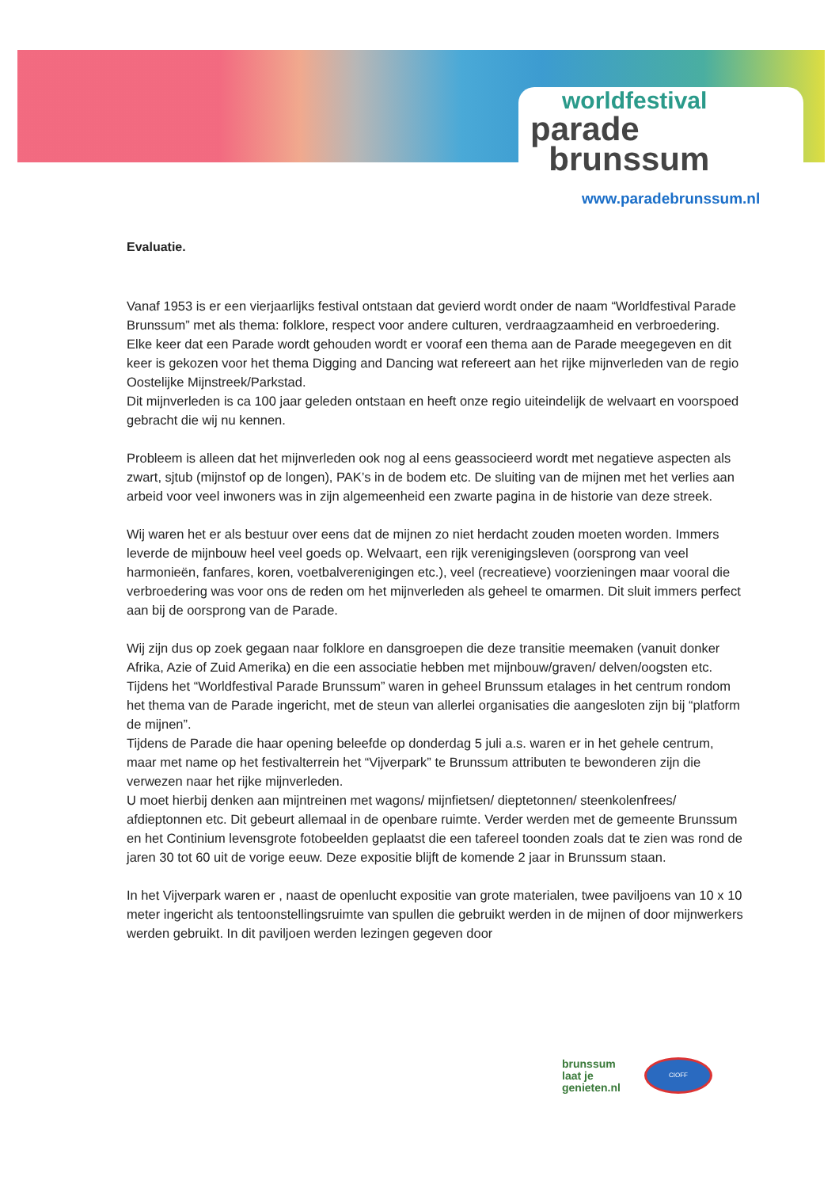worldfestival
parade
brunssum
www.paradebrunssum.nl
Evaluatie.
Vanaf 1953 is er een vierjaarlijks festival ontstaan dat gevierd wordt onder de naam “Worldfestival Parade Brunssum” met als thema: folklore, respect voor andere culturen, verdraagzaamheid en verbroedering.
Elke keer dat een Parade wordt gehouden wordt er vooraf een thema aan de Parade meegegeven en dit keer is gekozen voor het thema Digging and Dancing wat refereert aan het rijke mijnverleden van de regio Oostelijke Mijnstreek/Parkstad.
Dit mijnverleden is ca 100 jaar geleden ontstaan en heeft onze regio uiteindelijk de welvaart en voorspoed gebracht die wij nu kennen.
Probleem is alleen dat het mijnverleden ook nog al eens geassocieerd wordt met negatieve aspecten als zwart, sjtub (mijnstof op de longen), PAK’s in de bodem etc. De sluiting van de mijnen met het verlies aan arbeid voor veel inwoners was in zijn algemeenheid een zwarte pagina in de historie van deze streek.
Wij waren het er als bestuur over eens dat de mijnen zo niet herdacht zouden moeten worden. Immers leverde de mijnbouw heel veel goeds op. Welvaart, een rijk verenigingsleven (oorsprong van veel harmonieën, fanfares, koren, voetbalverenigingen etc.), veel (recreatieve) voorzieningen maar vooral die verbroedering was voor ons de reden om het mijnverleden als geheel te omarmen. Dit sluit immers perfect aan bij de oorsprong van de Parade.
Wij zijn dus op zoek gegaan naar folklore en dansgroepen die deze transitie meemaken (vanuit donker Afrika, Azie of Zuid Amerika) en die een associatie hebben met mijnbouw/graven/ delven/oogsten etc.
Tijdens het “Worldfestival Parade Brunssum” waren in geheel Brunssum etalages in het centrum rondom het thema van de Parade ingericht, met de steun van allerlei organisaties die aangesloten zijn bij “platform de mijnen”.
Tijdens de Parade die haar opening beleefde op donderdag 5 juli a.s. waren er in het gehele centrum, maar met name op het festivalterrein het “Vijverpark” te Brunssum attributen te bewonderen zijn die verwezen naar het rijke mijnverleden.
U moet hierbij denken aan mijntreinen met wagons/ mijnfietsen/ dieptetonnen/ steenkolenfrees/ afdieptonnen etc. Dit gebeurt allemaal in de openbare ruimte. Verder werden met de gemeente Brunssum en het Continium levensgrote fotobeelden geplaatst die een tafereel toonden zoals dat te zien was rond de jaren 30 tot 60 uit de vorige eeuw. Deze expositie blijft de komende 2 jaar in Brunssum staan.
In het Vijverpark waren er , naast de openlucht expositie van grote materialen, twee paviljoens van 10 x 10 meter ingericht als tentoonstellingsruimte van spullen die gebruikt werden in de mijnen of door mijnwerkers werden gebruikt. In dit paviljoen werden lezingen gegeven door
brunssum
laat je
genieten.nl
CIOFF